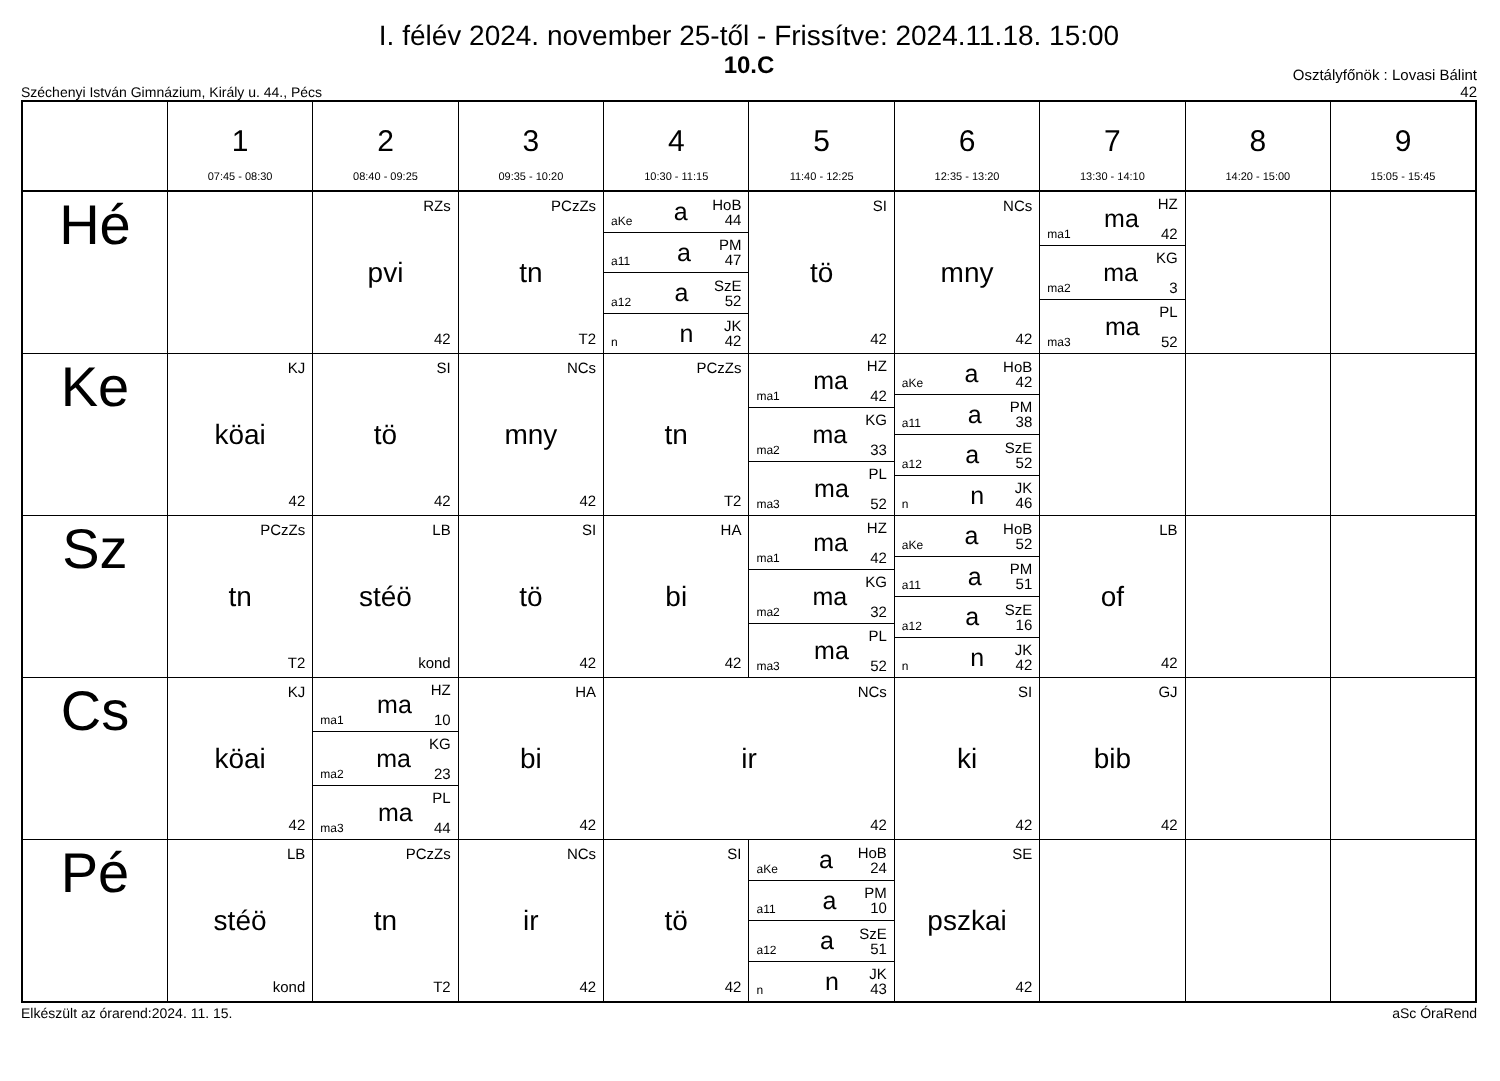I. félév 2024. november 25-től - Frissítve: 2024.11.18. 15:00
10.C
Széchenyi István Gimnázium, Király u. 44., Pécs Osztályfőnök : Lovasi Bálint
42
| | 1 07:45 - 08:30 | 2 08:40 - 09:25 | 3 09:35 - 10:20 | 4 10:30 - 11:15 | 5 11:40 - 12:25 | 6 12:35 - 13:20 | 7 13:30 - 14:10 | 8 14:20 - 15:00 | 9 15:05 - 15:45 |
| --- | --- | --- | --- | --- | --- | --- | --- | --- | --- |
| Hé | | RZs pvi 42 | PCzZs tn T2 | aKe a HoB 44 a11 a PM 47 a12 a SzE 52 n n JK 42 | SI tö 42 | NCs mny 42 | ma1 ma HZ 42 ma2 ma KG 3 ma3 ma PL 52 | | |
| Ke | KJ köai 42 | SI tö 42 | NCs mny 42 | PCzZs tn T2 | ma1 ma HZ 42 ma2 ma KG 33 ma3 ma PL 52 | aKe a HoB 42 a11 a PM 38 a12 a SzE 52 n n JK 46 | | | |
| Sz | PCzZs tn T2 | LB stéö kond | SI tö 42 | HA bi 42 | ma1 ma HZ 42 ma2 ma KG 32 ma3 ma PL 52 | aKe a HoB 52 a11 a PM 51 a12 a SzE 16 n n JK 42 | LB of 42 | | |
| Cs | KJ köai 42 | ma1 ma HZ 10 ma2 ma KG 23 ma3 ma PL 44 | HA bi 42 | NCs ir 42 | | SI ki 42 | GJ bib 42 | | |
| Pé | LB stéö kond | PCzZs tn T2 | NCs ir 42 | SI tö 42 | aKe a HoB 24 a11 a PM 10 a12 a SzE 51 n n JK 43 | SE pszkai 42 | | | |
Elkészült az órarend:2024. 11. 15. aSc ÓraRend